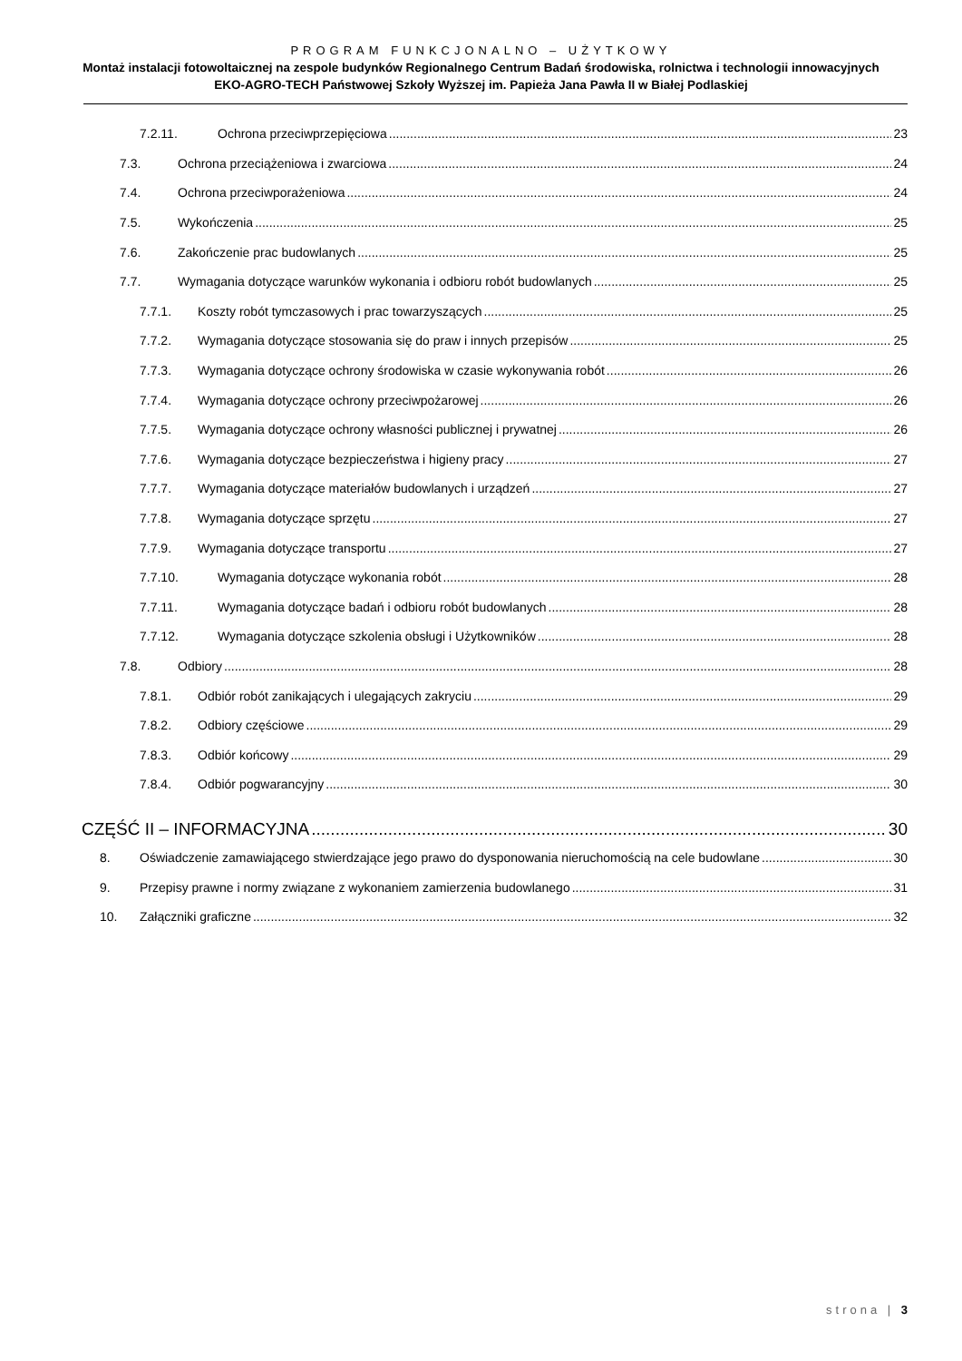PROGRAM FUNKCJONALNO – UŻYTKOWY
Montaż instalacji fotowoltaicznej na zespole budynków Regionalnego Centrum Badań środowiska, rolnictwa i technologii innowacyjnych EKO-AGRO-TECH Państwowej Szkoły Wyższej im. Papieża Jana Pawła II w Białej Podlaskiej
7.2.11. Ochrona przeciwprzepięciowa 23
7.3. Ochrona przeciążeniowa i zwarciowa 24
7.4. Ochrona przeciwporażeniowa 24
7.5. Wykończenia 25
7.6. Zakończenie prac budowlanych 25
7.7. Wymagania dotyczące warunków wykonania i odbioru robót budowlanych 25
7.7.1. Koszty robót tymczasowych i prac towarzyszących 25
7.7.2. Wymagania dotyczące stosowania się do praw i innych przepisów 25
7.7.3. Wymagania dotyczące ochrony środowiska w czasie wykonywania robót 26
7.7.4. Wymagania dotyczące ochrony przeciwpożarowej 26
7.7.5. Wymagania dotyczące ochrony własności publicznej i prywatnej 26
7.7.6. Wymagania dotyczące bezpieczeństwa i higieny pracy 27
7.7.7. Wymagania dotyczące materiałów budowlanych i urządzeń 27
7.7.8. Wymagania dotyczące sprzętu 27
7.7.9. Wymagania dotyczące transportu 27
7.7.10. Wymagania dotyczące wykonania robót 28
7.7.11. Wymagania dotyczące badań i odbioru robót budowlanych 28
7.7.12. Wymagania dotyczące szkolenia obsługi i Użytkowników 28
7.8. Odbiory 28
7.8.1. Odbiór robót zanikających i ulegających zakryciu 29
7.8.2. Odbiory częściowe 29
7.8.3. Odbiór końcowy 29
7.8.4. Odbiór pogwarancyjny 30
CZĘŚĆ II – INFORMACYJNA 30
8. Oświadczenie zamawiającego stwierdzające jego prawo do dysponowania nieruchomością na cele budowlane 30
9. Przepisy prawne i normy związane z wykonaniem zamierzenia budowlanego 31
10. Załączniki graficzne 32
strona | 3